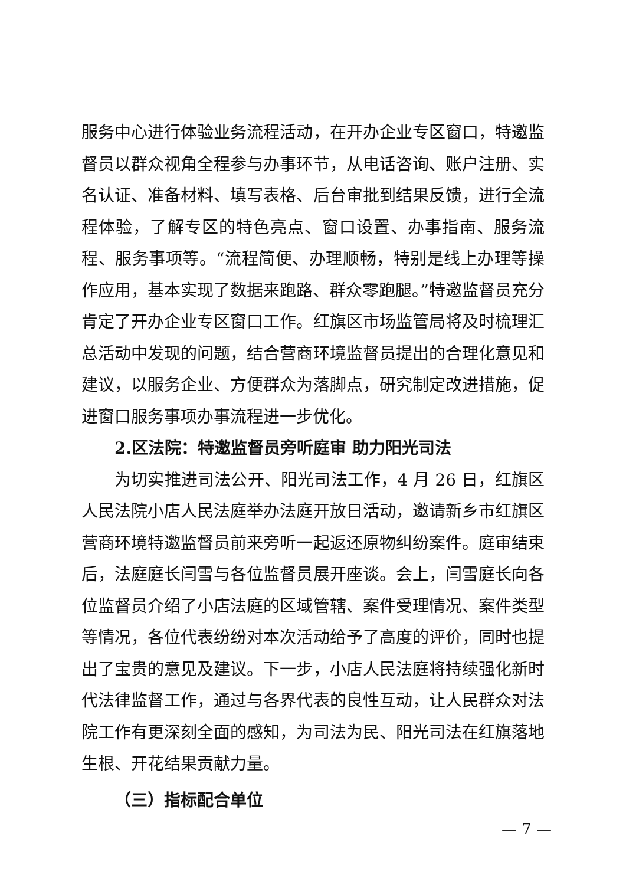服务中心进行体验业务流程活动，在开办企业专区窗口，特邀监督员以群众视角全程参与办事环节，从电话咨询、账户注册、实名认证、准备材料、填写表格、后台审批到结果反馈，进行全流程体验，了解专区的特色亮点、窗口设置、办事指南、服务流程、服务事项等。“流程简便、办理顺畅，特别是线上办理等操作应用，基本实现了数据来跑路、群众零跑腿。”特邀监督员充分肯定了开办企业专区窗口工作。红旗区市场监管局将及时梳理汇总活动中发现的问题，结合营商环境监督员提出的合理化意见和建议，以服务企业、方便群众为落脚点，研究制定改进措施，促进窗口服务事项办事流程进一步优化。
2.区法院：特邀监督员旁听庭审 助力阳光司法
为切实推进司法公开、阳光司法工作，4 月 26 日，红旗区人民法院小店人民法庭举办法庭开放日活动，邀请新乡市红旗区营商环境特邀监督员前来旁听一起返还原物纠纷案件。庭审结束后，法庭庭长闫雪与各位监督员展开座谈。会上，闫雪庭长向各位监督员介绍了小店法庭的区域管辖、案件受理情况、案件类型等情况，各位代表纷纷对本次活动给予了高度的评价，同时也提出了宝贵的意见及建议。下一步，小店人民法庭将持续强化新时代法律监督工作，通过与各界代表的良性互动，让人民群众对法院工作有更深刻全面的感知，为司法为民、阳光司法在红旗落地生根、开花结果贡献力量。
（三）指标配合单位
— 7 —